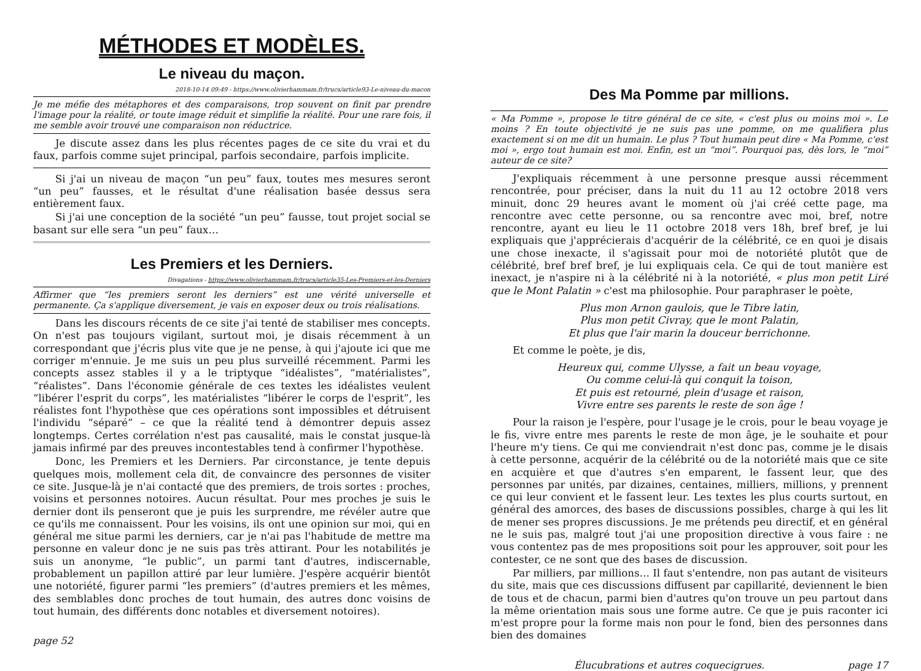MÉTHODES ET MODÈLES.
Le niveau du maçon.
2018-10-14 09:49 - https://www.olivierhammam.fr/trucs/article93-Le-niveau-du-macon
Je me méfie des métaphores et des comparaisons, trop souvent on finit par prendre l'image pour la réalité, or toute image réduit et simplifie la réalité. Pour une rare fois, il me semble avoir trouvé une comparaison non réductrice.
Je discute assez dans les plus récentes pages de ce site du vrai et du faux, parfois comme sujet principal, parfois secondaire, parfois implicite.
Si j'ai un niveau de maçon “un peu” faux, toutes mes mesures seront “un peu” fausses, et le résultat d'une réalisation basée dessus sera entièrement faux.
Si j'ai une conception de la société “un peu” fausse, tout projet social se basant sur elle sera “un peu” faux…
Les Premiers et les Derniers.
Divagations - https://www.olivierhammam.fr/trucs/article35-Les-Premiers-et-les-Derniers
Affirmer que “les premiers seront les derniers” est une vérité universelle et permanente. Ça s'applique diversement, je vais en exposer deux ou trois réalisations.
Dans les discours récents de ce site j'ai tenté de stabiliser mes concepts. On n'est pas toujours vigilant, surtout moi, je disais récemment à un correspondant que j'écris plus vite que je ne pense, à qui j'ajoute ici que me corriger m'ennuie. Je me suis un peu plus surveillé récemment. Parmi les concepts assez stables il y a le triptyque “idéalistes”, “matérialistes”, “réalistes”. Dans l'économie générale de ces textes les idéalistes veulent “libérer l'esprit du corps”, les matérialistes “libérer le corps de l'esprit”, les réalistes font l'hypothèse que ces opérations sont impossibles et détruisent l'individu “séparé” – ce que la réalité tend à démontrer depuis assez longtemps. Certes corrélation n'est pas causalité, mais le constat jusque-là jamais infirmé par des preuves incontestables tend à confirmer l'hypothèse.
Donc, les Premiers et les Derniers. Par circonstance, je tente depuis quelques mois, mollement cela dit, de convaincre des personnes de visiter ce site. Jusque-là je n'ai contacté que des premiers, de trois sortes : proches, voisins et personnes notoires. Aucun résultat. Pour mes proches je suis le dernier dont ils penseront que je puis les surprendre, me révéler autre que ce qu'ils me connaissent. Pour les voisins, ils ont une opinion sur moi, qui en général me situe parmi les derniers, car je n'ai pas l'habitude de mettre ma personne en valeur donc je ne suis pas très attirant. Pour les notabilités je suis un anonyme, “le public”, un parmi tant d'autres, indiscernable, probablement un papillon attiré par leur lumière. J'espère acquérir bientôt une notoriété, figurer parmi “les premiers” (d'autres premiers et les mêmes, des semblables donc proches de tout humain, des autres donc voisins de tout humain, des différents donc notables et diversement notoires).
page 52
Des Ma Pomme par millions.
« Ma Pomme », propose le titre général de ce site, « c'est plus ou moins moi ». Le moins ? En toute objectivité je ne suis pas une pomme, on me qualifiera plus exactement si on me dit un humain. Le plus ? Tout humain peut dire « Ma Pomme, c'est moi », ergo tout humain est moi. Enfin, est un “moi”. Pourquoi pas, dès lors, le “moi” auteur de ce site?
J'expliquais récemment à une personne presque aussi récemment rencontrée, pour préciser, dans la nuit du 11 au 12 octobre 2018 vers minuit, donc 29 heures avant le moment où j'ai créé cette page, ma rencontre avec cette personne, ou sa rencontre avec moi, bref, notre rencontre, ayant eu lieu le 11 octobre 2018 vers 18h, bref bref, je lui expliquais que j'apprécierais d'acquérir de la célébrité, ce en quoi je disais une chose inexacte, il s'agissait pour moi de notoriété plutôt que de célébrité, bref bref bref, je lui expliquais cela. Ce qui de tout manière est inexact, je n'aspire ni à la célébrité ni à la notoriété, « plus mon petit Liré que le Mont Palatin » c'est ma philosophie. Pour paraphraser le poète,
Plus mon Arnon gaulois, que le Tibre latin,
Plus mon petit Civray, que le mont Palatin,
Et plus que l'air marin la douceur berrichonne.
Et comme le poète, je dis,
Heureux qui, comme Ulysse, a fait un beau voyage,
Ou comme celui-là qui conquit la toison,
Et puis est retourné, plein d'usage et raison,
Vivre entre ses parents le reste de son âge !
Pour la raison je l'espère, pour l'usage je le crois, pour le beau voyage je le fis, vivre entre mes parents le reste de mon âge, je le souhaite et pour l'heure m'y tiens. Ce qui me conviendrait n'est donc pas, comme je le disais à cette personne, acquérir de la célébrité ou de la notoriété mais que ce site en acquière et que d'autres s'en emparent, le fassent leur, que des personnes par unités, par dizaines, centaines, milliers, millions, y prennent ce qui leur convient et le fassent leur. Les textes les plus courts surtout, en général des amorces, des bases de discussions possibles, charge à qui les lit de mener ses propres discussions. Je me prétends peu directif, et en général ne le suis pas, malgré tout j'ai une proposition directive à vous faire : ne vous contentez pas de mes propositions soit pour les approuver, soit pour les contester, ce ne sont que des bases de discussion.
Par milliers, par millions… Il faut s'entendre, non pas autant de visiteurs du site, mais que ces discussions diffusent par capillarité, deviennent le bien de tous et de chacun, parmi bien d'autres qu'on trouve un peu partout dans la même orientation mais sous une forme autre. Ce que je puis raconter ici m'est propre pour la forme mais non pour le fond, bien des personnes dans bien des domaines
Élucubrations et autres coquecigrues. page 17